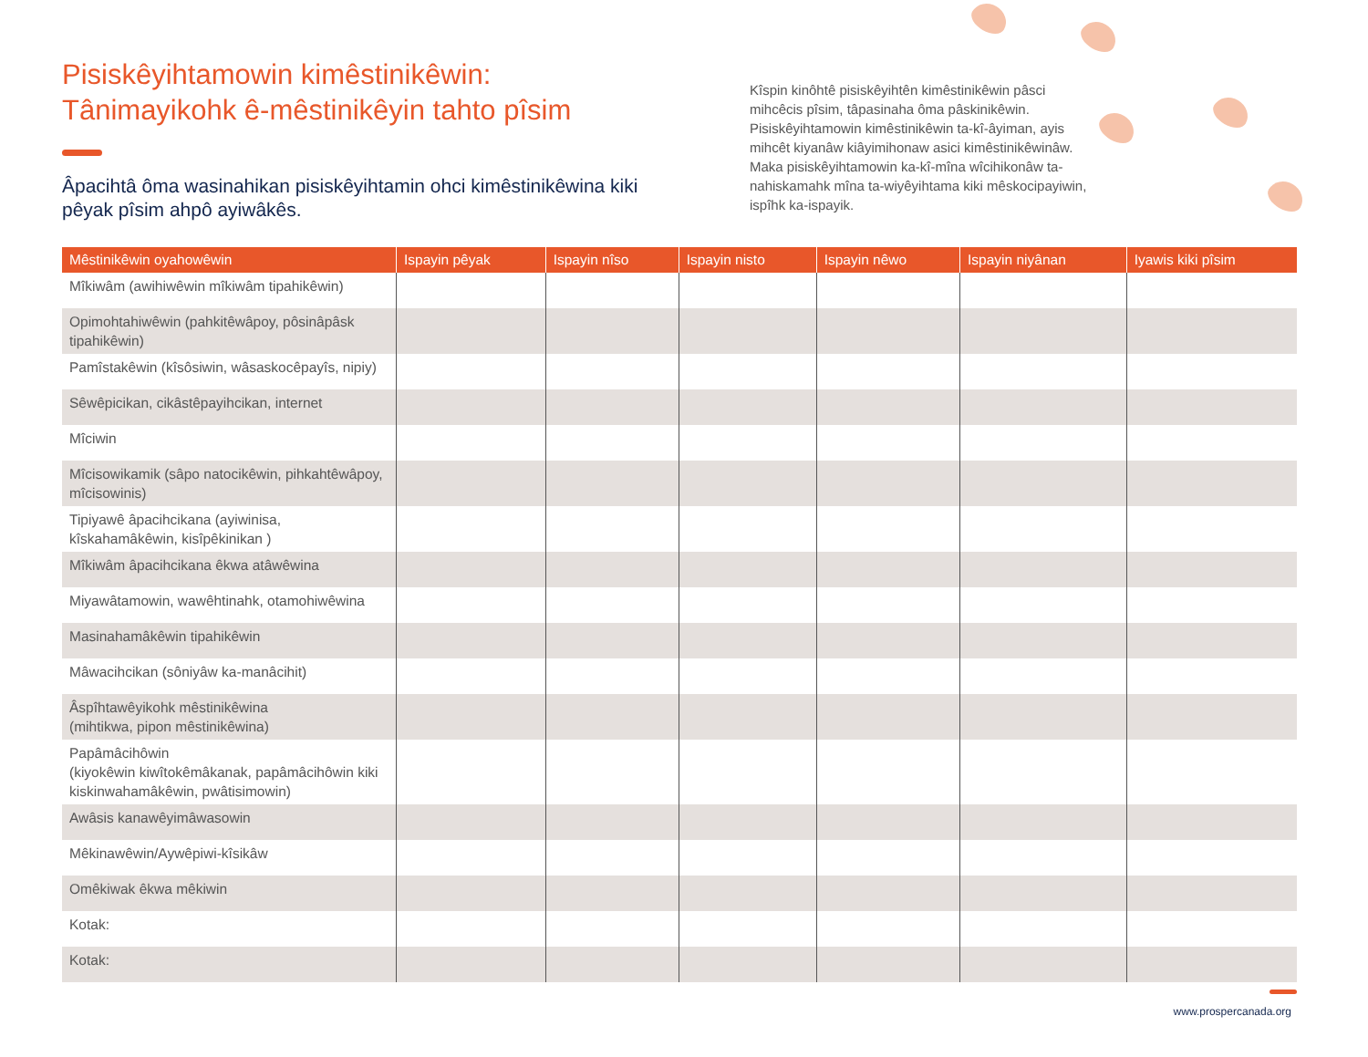Pisiskêyihtamowin kimêstinikêwin:
Tânimayikohk ê-mêstinikêyin tahto pîsim
Âpacihtâ ôma wasinahikan pisiskêyihtamin ohci kimêstinikêwina kiki pêyak pîsim ahpô ayiwâkês.
Kîspin kinôhtê pisiskêyihtên kimêstinikêwin pâsci mihcêcis pîsim, tâpasinaha ôma pâskinikêwin. Pisiskêyihtamowin kimêstinikêwin ta-kî-âyiman, ayis mihcêt kiyanâw kiâyimihonaw asici kimêstinikêwinâw. Maka pisiskêyihtamowin ka-kî-mîna wîcihikonâw ta-nahiskamahk mîna ta-wiyêyihtama kiki mêskocipayiwin, ispîhk ka-ispayik.
| Mêstinikêwin oyahowêwin | Ispayin pêyak | Ispayin nîso | Ispayin nisto | Ispayin nêwo | Ispayin niyânan | Iyawis kiki pîsim |
| --- | --- | --- | --- | --- | --- | --- |
| Mîkiwâm (awihiwêwin mîkiwâm tipahikêwin) | | | | | | |
| Opimohtahiwêwin (pahkitêwâpoy, pôsinâpâsk tipahikêwin) | | | | | | |
| Pamîstakêwin (kîsôsiwin, wâsaskocêpayîs, nipiy) | | | | | | |
| Sêwêpicikan, cikâstêpayihcikan, internet | | | | | | |
| Mîciwin | | | | | | |
| Mîcisowikamik (sâpo natocikêwin, pihkahtêwâpoy, mîcisowinis) | | | | | | |
| Tipiyawê âpacihcikana (ayiwinisa, kîskahamâkêwin, kisîpêkinikan ) | | | | | | |
| Mîkiwâm âpacihcikana êkwa atâwêwina | | | | | | |
| Miyawâtamowin, wawêhtinahk, otamohiwêwina | | | | | | |
| Masinahamâkêwin tipahikêwin | | | | | | |
| Mâwacihcikan (sôniyâw ka-manâcihit) | | | | | | |
| Âspîhtawêyikohk mêstinikêwina (mihtikwa, pipon mêstinikêwina) | | | | | | |
| Papâmâcihôwin (kiyokêwin kiwîtokêmâkanak, papâmâcihôwin kiki kiskinwahamâkêwin, pwâtisimowin) | | | | | | |
| Awâsis kanawêyimâwasowin | | | | | | |
| Mêkinawêwin/Aywêpiwi-kîsikâw | | | | | | |
| Omêkiwak êkwa mêkiwin | | | | | | |
| Kotak: | | | | | | |
| Kotak: | | | | | | |
www.prospercanada.org